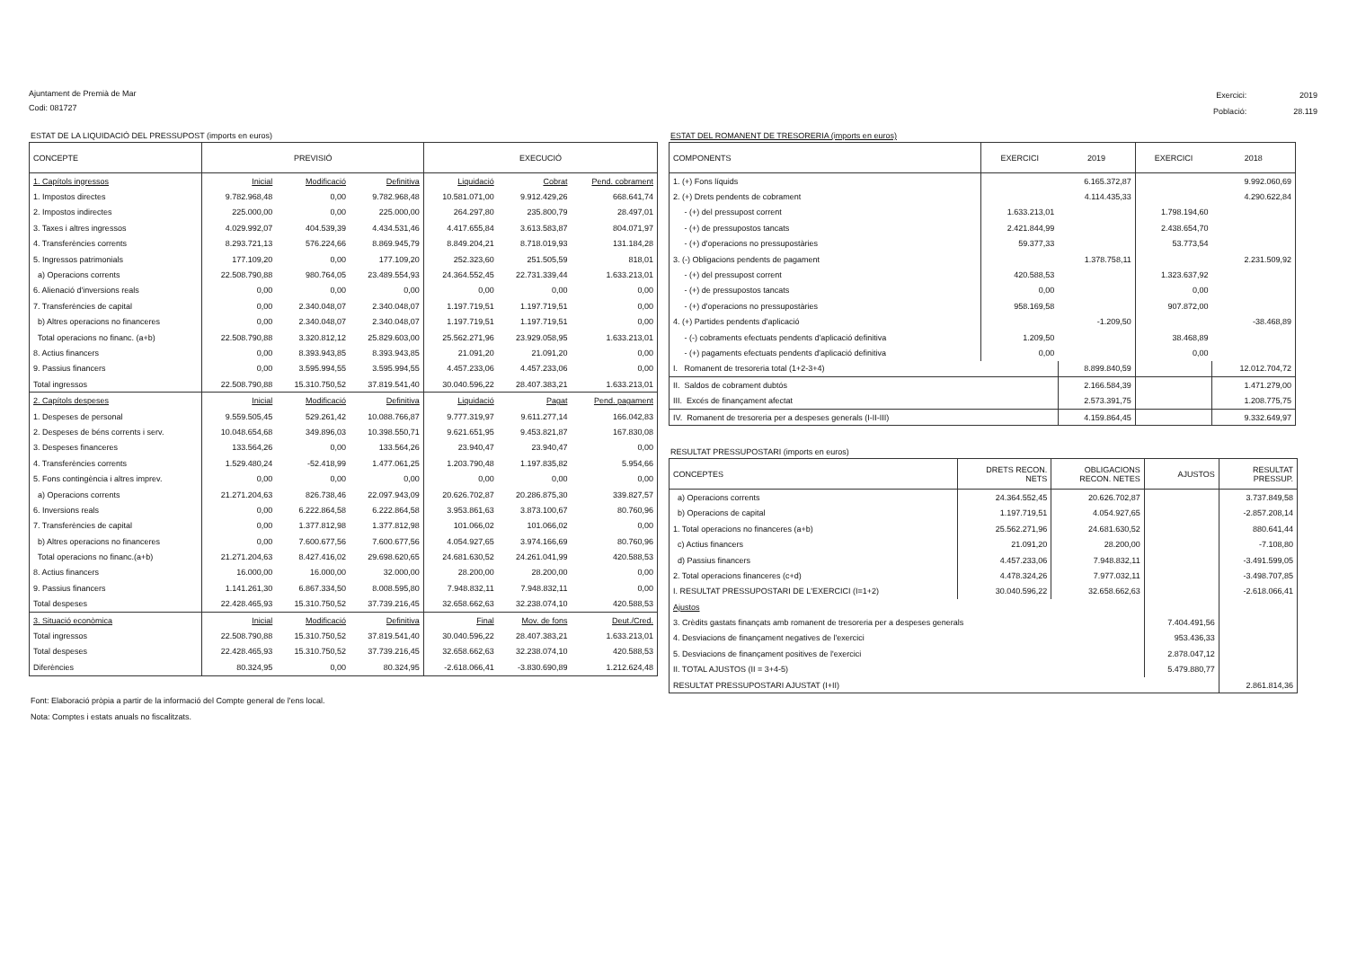Ajuntament de Premià de Mar
Codi: 081727
| Exercici: | 2019 |
| Població: | 28.119 |
ESTAT DE LA LIQUIDACIÓ DEL PRESSUPOST (imports en euros)
| CONCEPTE | PREVISIÓ | | | EXECUCIÓ | | |
| --- | --- | --- | --- | --- | --- | --- |
| 1. Capítols ingressos | Inicial | Modificació | Definitiva | Liquidació | Cobrat | Pend. cobrament |
| 1. Impostos directes | 9.782.968,48 | 0,00 | 9.782.968,48 | 10.581.071,00 | 9.912.429,26 | 668.641,74 |
| 2. Impostos indirectes | 225.000,00 | 0,00 | 225.000,00 | 264.297,80 | 235.800,79 | 28.497,01 |
| 3. Taxes i altres ingressos | 4.029.992,07 | 404.539,39 | 4.434.531,46 | 4.417.655,84 | 3.613.583,87 | 804.071,97 |
| 4. Transferències corrents | 8.293.721,13 | 576.224,66 | 8.869.945,79 | 8.849.204,21 | 8.718.019,93 | 131.184,28 |
| 5. Ingressos patrimonials | 177.109,20 | 0,00 | 177.109,20 | 252.323,60 | 251.505,59 | 818,01 |
| a) Operacions corrents | 22.508.790,88 | 980.764,05 | 23.489.554,93 | 24.364.552,45 | 22.731.339,44 | 1.633.213,01 |
| 6. Alienació d'inversions reals | 0,00 | 0,00 | 0,00 | 0,00 | 0,00 | 0,00 |
| 7. Transferències de capital | 0,00 | 2.340.048,07 | 2.340.048,07 | 1.197.719,51 | 1.197.719,51 | 0,00 |
| b) Altres operacions no financeres | 0,00 | 2.340.048,07 | 2.340.048,07 | 1.197.719,51 | 1.197.719,51 | 0,00 |
| Total operacions no financ. (a+b) | 22.508.790,88 | 3.320.812,12 | 25.829.603,00 | 25.562.271,96 | 23.929.058,95 | 1.633.213,01 |
| 8. Actius financers | 0,00 | 8.393.943,85 | 8.393.943,85 | 21.091,20 | 21.091,20 | 0,00 |
| 9. Passius financers | 0,00 | 3.595.994,55 | 3.595.994,55 | 4.457.233,06 | 4.457.233,06 | 0,00 |
| Total ingressos | 22.508.790,88 | 15.310.750,52 | 37.819.541,40 | 30.040.596,22 | 28.407.383,21 | 1.633.213,01 |
| 2. Capítols despeses | Inicial | Modificació | Definitiva | Liquidació | Pagat | Pend. pagament |
| 1. Despeses de personal | 9.559.505,45 | 529.261,42 | 10.088.766,87 | 9.777.319,97 | 9.611.277,14 | 166.042,83 |
| 2. Despeses de béns corrents i serv. | 10.048.654,68 | 349.896,03 | 10.398.550,71 | 9.621.651,95 | 9.453.821,87 | 167.830,08 |
| 3. Despeses financeres | 133.564,26 | 0,00 | 133.564,26 | 23.940,47 | 23.940,47 | 0,00 |
| 4. Transferències corrents | 1.529.480,24 | -52.418,99 | 1.477.061,25 | 1.203.790,48 | 1.197.835,82 | 5.954,66 |
| 5. Fons contingència i altres imprev. | 0,00 | 0,00 | 0,00 | 0,00 | 0,00 | 0,00 |
| a) Operacions corrents | 21.271.204,63 | 826.738,46 | 22.097.943,09 | 20.626.702,87 | 20.286.875,30 | 339.827,57 |
| 6. Inversions reals | 0,00 | 6.222.864,58 | 6.222.864,58 | 3.953.861,63 | 3.873.100,67 | 80.760,96 |
| 7. Transferències de capital | 0,00 | 1.377.812,98 | 1.377.812,98 | 101.066,02 | 101.066,02 | 0,00 |
| b) Altres operacions no financeres | 0,00 | 7.600.677,56 | 7.600.677,56 | 4.054.927,65 | 3.974.166,69 | 80.760,96 |
| Total operacions no financ.(a+b) | 21.271.204,63 | 8.427.416,02 | 29.698.620,65 | 24.681.630,52 | 24.261.041,99 | 420.588,53 |
| 8. Actius financers | 16.000,00 | 16.000,00 | 32.000,00 | 28.200,00 | 28.200,00 | 0,00 |
| 9. Passius financers | 1.141.261,30 | 6.867.334,50 | 8.008.595,80 | 7.948.832,11 | 7.948.832,11 | 0,00 |
| Total despeses | 22.428.465,93 | 15.310.750,52 | 37.739.216,45 | 32.658.662,63 | 32.238.074,10 | 420.588,53 |
| 3. Situació econòmica | Inicial | Modificació | Definitiva | Final | Mov. de fons | Deut./Cred. |
| Total ingressos | 22.508.790,88 | 15.310.750,52 | 37.819.541,40 | 30.040.596,22 | 28.407.383,21 | 1.633.213,01 |
| Total despeses | 22.428.465,93 | 15.310.750,52 | 37.739.216,45 | 32.658.662,63 | 32.238.074,10 | 420.588,53 |
| Diferències | 80.324,95 | 0,00 | 80.324,95 | -2.618.066,41 | -3.830.690,89 | 1.212.624,48 |
Font: Elaboració pròpia a partir de la informació del Compte general de l'ens local.
Nota: Comptes i estats anuals no fiscalitzats.
ESTAT DEL ROMANENT DE TRESORERIA (imports en euros)
| COMPONENTS | EXERCICI | 2019 | EXERCICI | 2018 |
| --- | --- | --- | --- | --- |
| 1. (+) Fons líquids | | 6.165.372,87 | | 9.992.060,69 |
| 2. (+) Drets pendents de cobrament | | 4.114.435,33 | | 4.290.622,84 |
| - (+) del pressupost corrent | 1.633.213,01 | | 1.798.194,60 | |
| - (+) de pressupostos tancats | 2.421.844,99 | | 2.438.654,70 | |
| - (+) d'operacions no pressupostàries | 59.377,33 | | 53.773,54 | |
| 3. (-) Obligacions pendents de pagament | | 1.378.758,11 | | 2.231.509,92 |
| - (+) del pressupost corrent | 420.588,53 | | 1.323.637,92 | |
| - (+) de pressupostos tancats | 0,00 | | 0,00 | |
| - (+) d'operacions no pressupostàries | 958.169,58 | | 907.872,00 | |
| 4. (+) Partides pendents d'aplicació | | -1.209,50 | | -38.468,89 |
| - (-) cobraments efectuats pendents d'aplicació definitiva | 1.209,50 | | 38.468,89 | |
| - (+) pagaments efectuats pendents d'aplicació definitiva | 0,00 | | 0,00 | |
| I. Romanent de tresoreria total (1+2-3+4) | | 8.899.840,59 | | 12.012.704,72 |
| II. Saldos de cobrament dubtós | | 2.166.584,39 | | 1.471.279,00 |
| III. Excés de finançament afectat | | 2.573.391,75 | | 1.208.775,75 |
| IV. Romanent de tresoreria per a despeses generals (I-II-III) | | 4.159.864,45 | | 9.332.649,97 |
RESULTAT PRESSUPOSTARI (imports en euros)
| CONCEPTES | DRETS RECON. NETS | OBLIGACIONS RECON. NETES | AJUSTOS | RESULTAT PRESSUP. |
| --- | --- | --- | --- | --- |
| a) Operacions corrents | 24.364.552,45 | 20.626.702,87 | | 3.737.849,58 |
| b) Operacions de capital | 1.197.719,51 | 4.054.927,65 | | -2.857.208,14 |
| 1. Total operacions no financeres (a+b) | 25.562.271,96 | 24.681.630,52 | | 880.641,44 |
| c) Actius financers | 21.091,20 | 28.200,00 | | -7.108,80 |
| d) Passius financers | 4.457.233,06 | 7.948.832,11 | | -3.491.599,05 |
| 2. Total operacions financeres (c+d) | 4.478.324,26 | 7.977.032,11 | | -3.498.707,85 |
| I. RESULTAT PRESSUPOSTARI DE L'EXERCICI (I=1+2) | 30.040.596,22 | 32.658.662,63 | | -2.618.066,41 |
| Ajustos | | | | |
| 3. Crèdits gastats finançats amb romanent de tresoreria per a despeses generals | | | 7.404.491,56 | |
| 4. Desviacions de finançament negatives de l'exercici | | | 953.436,33 | |
| 5. Desviacions de finançament positives de l'exercici | | | 2.878.047,12 | |
| II. TOTAL AJUSTOS (II = 3+4-5) | | | 5.479.880,77 | |
| RESULTAT PRESSUPOSTARI AJUSTAT (I+II) | | | | 2.861.814,36 |